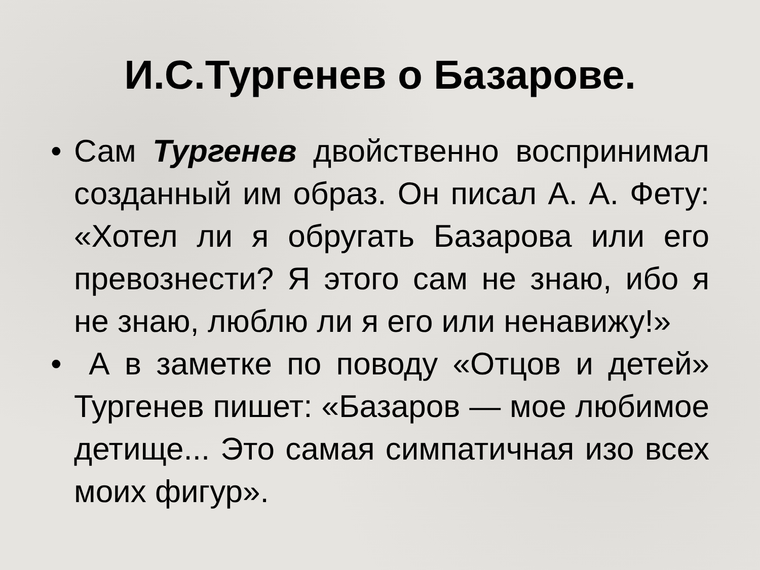И.С.Тургенев о Базарове.
• Сам Тургенев двойственно воспринимал созданный им образ. Он писал А. А. Фету: «Хотел ли я обругать Базарова или его превознести? Я этого сам не знаю, ибо я не знаю, люблю ли я его или ненавижу!»
• А в заметке по поводу «Отцов и детей» Тургенев пишет: «Базаров — мое любимое детище... Это самая симпатичная изо всех моих фигур».